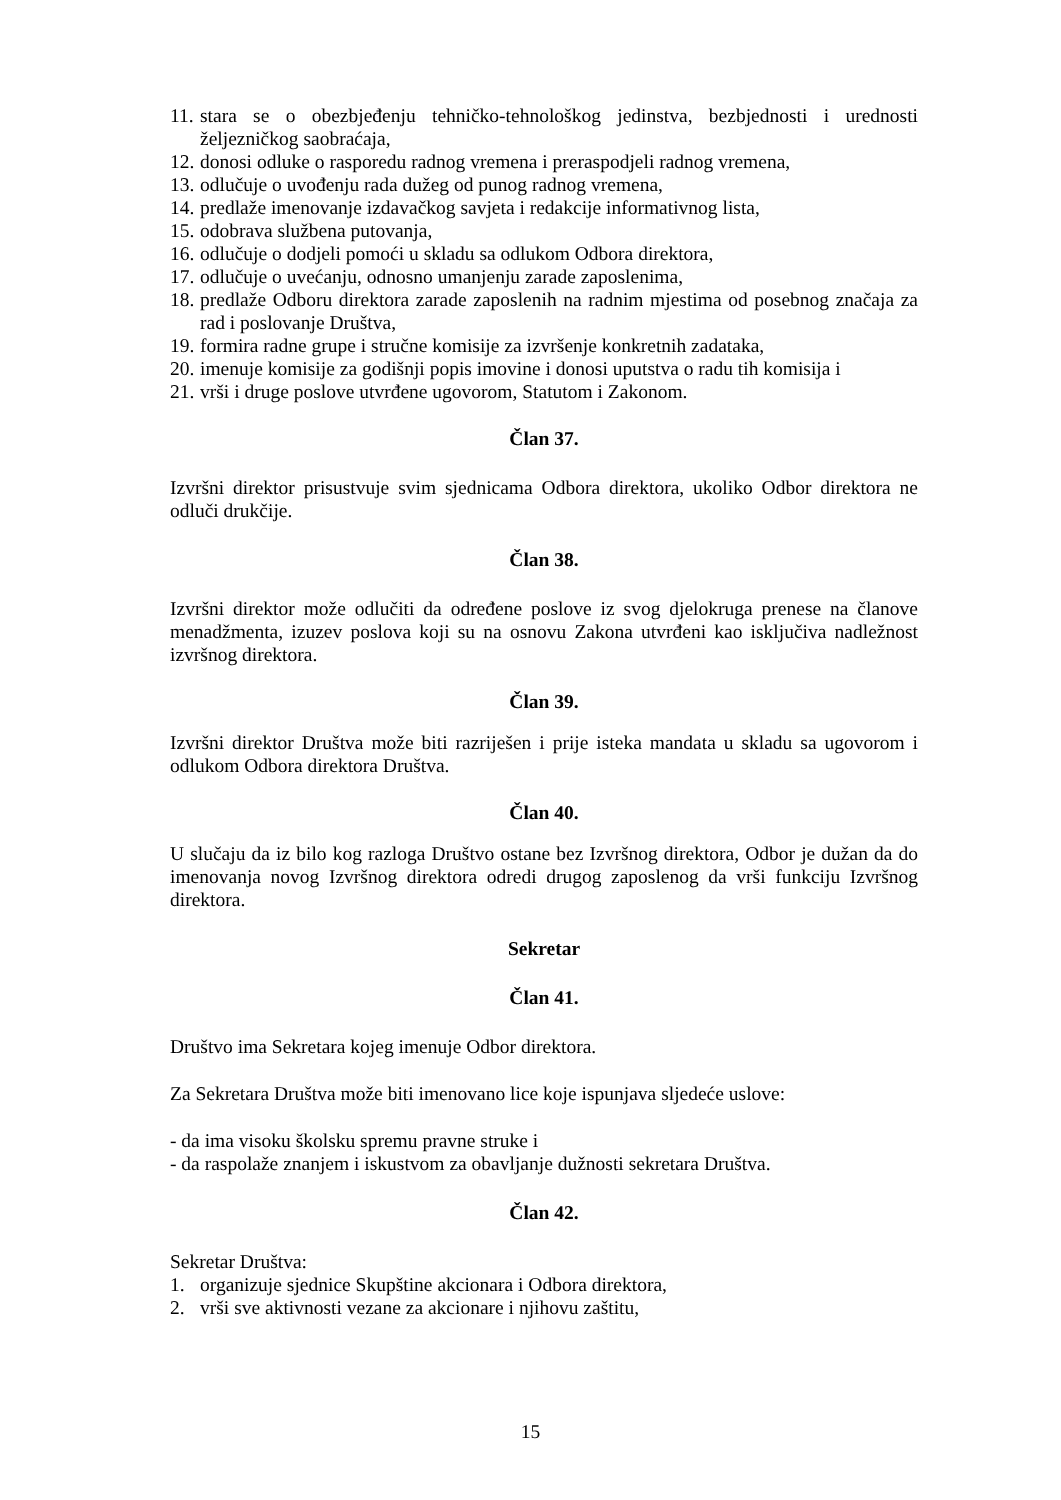11. stara se o obezbjeđenju tehničko-tehnološkog jedinstva, bezbjednosti i urednosti željezničkog saobraćaja,
12. donosi odluke o rasporedu radnog vremena i preraspodjeli radnog vremena,
13. odlučuje o uvođenju rada dužeg od punog radnog vremena,
14. predlaže imenovanje izdavačkog savjeta i redakcije informativnog lista,
15. odobrava službena putovanja,
16. odlučuje o dodjeli pomoći u skladu sa odlukom Odbora direktora,
17. odlučuje o uvećanju, odnosno umanjenju zarade zaposlenima,
18. predlaže Odboru direktora zarade zaposlenih na radnim mjestima od posebnog značaja za rad i poslovanje Društva,
19. formira radne grupe i stručne komisije za izvršenje konkretnih zadataka,
20. imenuje komisije za godišnji popis imovine i donosi uputstva o radu tih komisija i
21. vrši i druge poslove utvrđene ugovorom, Statutom i Zakonom.
Član 37.
Izvršni direktor prisustvuje svim sjednicama Odbora direktora, ukoliko Odbor direktora ne odluči drukčije.
Član 38.
Izvršni direktor može odlučiti da određene poslove iz svog djelokruga prenese na članove menadžmenta, izuzev poslova koji su na osnovu Zakona utvrđeni kao isključiva nadležnost izvršnog direktora.
Član 39.
Izvršni direktor Društva može biti razriješen i prije isteka mandata u skladu sa ugovorom i odlukom Odbora direktora Društva.
Član 40.
U slučaju da iz bilo kog razloga Društvo ostane bez Izvršnog direktora, Odbor je dužan da do imenovanja novog Izvršnog direktora odredi drugog zaposlenog da vrši funkciju Izvršnog direktora.
Sekretar
Član 41.
Društvo ima Sekretara kojeg imenuje Odbor direktora.
Za Sekretara Društva može biti imenovano lice koje ispunjava sljedeće uslove:
- da ima visoku školsku spremu pravne struke i
- da raspolaže znanjem i iskustvom za obavljanje dužnosti sekretara Društva.
Član 42.
Sekretar Društva:
1. organizuje sjednice Skupštine akcionara i Odbora direktora,
2. vrši sve aktivnosti vezane za akcionare i njihovu zaštitu,
15